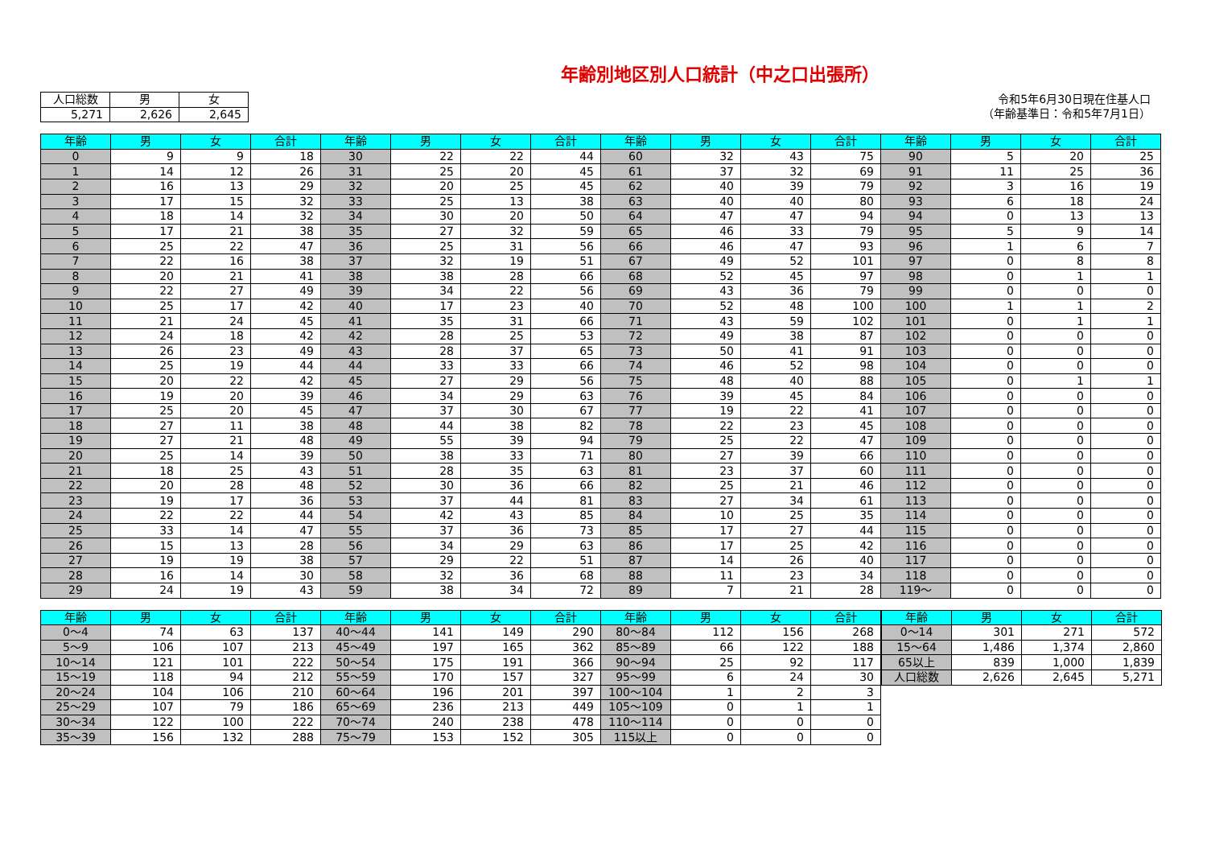年齢別地区別人口統計（中之口出張所）
| 人口総数 | 男 | 女 |
| --- | --- | --- |
| 5,271 | 2,626 | 2,645 |
令和5年6月30日現在住基人口
（年齢基準日：令和5年7月1日）
| 年齢 | 男 | 女 | 合計 | 年齢 | 男 | 女 | 合計 | 年齢 | 男 | 女 | 合計 | 年齢 | 男 | 女 | 合計 |
| --- | --- | --- | --- | --- | --- | --- | --- | --- | --- | --- | --- | --- | --- | --- | --- |
| 0 | 9 | 9 | 18 | 30 | 22 | 22 | 44 | 60 | 32 | 43 | 75 | 90 | 5 | 20 | 25 |
| 1 | 14 | 12 | 26 | 31 | 25 | 20 | 45 | 61 | 37 | 32 | 69 | 91 | 11 | 25 | 36 |
| 2 | 16 | 13 | 29 | 32 | 20 | 25 | 45 | 62 | 40 | 39 | 79 | 92 | 3 | 16 | 19 |
| 3 | 17 | 15 | 32 | 33 | 25 | 13 | 38 | 63 | 40 | 40 | 80 | 93 | 6 | 18 | 24 |
| 4 | 18 | 14 | 32 | 34 | 30 | 20 | 50 | 64 | 47 | 47 | 94 | 94 | 0 | 13 | 13 |
| 5 | 17 | 21 | 38 | 35 | 27 | 32 | 59 | 65 | 46 | 33 | 79 | 95 | 5 | 9 | 14 |
| 6 | 25 | 22 | 47 | 36 | 25 | 31 | 56 | 66 | 46 | 47 | 93 | 96 | 1 | 6 | 7 |
| 7 | 22 | 16 | 38 | 37 | 32 | 19 | 51 | 67 | 49 | 52 | 101 | 97 | 0 | 8 | 8 |
| 8 | 20 | 21 | 41 | 38 | 38 | 28 | 66 | 68 | 52 | 45 | 97 | 98 | 0 | 1 | 1 |
| 9 | 22 | 27 | 49 | 39 | 34 | 22 | 56 | 69 | 43 | 36 | 79 | 99 | 0 | 0 | 0 |
| 10 | 25 | 17 | 42 | 40 | 17 | 23 | 40 | 70 | 52 | 48 | 100 | 100 | 1 | 1 | 2 |
| 11 | 21 | 24 | 45 | 41 | 35 | 31 | 66 | 71 | 43 | 59 | 102 | 101 | 0 | 1 | 1 |
| 12 | 24 | 18 | 42 | 42 | 28 | 25 | 53 | 72 | 49 | 38 | 87 | 102 | 0 | 0 | 0 |
| 13 | 26 | 23 | 49 | 43 | 28 | 37 | 65 | 73 | 50 | 41 | 91 | 103 | 0 | 0 | 0 |
| 14 | 25 | 19 | 44 | 44 | 33 | 33 | 66 | 74 | 46 | 52 | 98 | 104 | 0 | 0 | 0 |
| 15 | 20 | 22 | 42 | 45 | 27 | 29 | 56 | 75 | 48 | 40 | 88 | 105 | 0 | 1 | 1 |
| 16 | 19 | 20 | 39 | 46 | 34 | 29 | 63 | 76 | 39 | 45 | 84 | 106 | 0 | 0 | 0 |
| 17 | 25 | 20 | 45 | 47 | 37 | 30 | 67 | 77 | 19 | 22 | 41 | 107 | 0 | 0 | 0 |
| 18 | 27 | 11 | 38 | 48 | 44 | 38 | 82 | 78 | 22 | 23 | 45 | 108 | 0 | 0 | 0 |
| 19 | 27 | 21 | 48 | 49 | 55 | 39 | 94 | 79 | 25 | 22 | 47 | 109 | 0 | 0 | 0 |
| 20 | 25 | 14 | 39 | 50 | 38 | 33 | 71 | 80 | 27 | 39 | 66 | 110 | 0 | 0 | 0 |
| 21 | 18 | 25 | 43 | 51 | 28 | 35 | 63 | 81 | 23 | 37 | 60 | 111 | 0 | 0 | 0 |
| 22 | 20 | 28 | 48 | 52 | 30 | 36 | 66 | 82 | 25 | 21 | 46 | 112 | 0 | 0 | 0 |
| 23 | 19 | 17 | 36 | 53 | 37 | 44 | 81 | 83 | 27 | 34 | 61 | 113 | 0 | 0 | 0 |
| 24 | 22 | 22 | 44 | 54 | 42 | 43 | 85 | 84 | 10 | 25 | 35 | 114 | 0 | 0 | 0 |
| 25 | 33 | 14 | 47 | 55 | 37 | 36 | 73 | 85 | 17 | 27 | 44 | 115 | 0 | 0 | 0 |
| 26 | 15 | 13 | 28 | 56 | 34 | 29 | 63 | 86 | 17 | 25 | 42 | 116 | 0 | 0 | 0 |
| 27 | 19 | 19 | 38 | 57 | 29 | 22 | 51 | 87 | 14 | 26 | 40 | 117 | 0 | 0 | 0 |
| 28 | 16 | 14 | 30 | 58 | 32 | 36 | 68 | 88 | 11 | 23 | 34 | 118 | 0 | 0 | 0 |
| 29 | 24 | 19 | 43 | 59 | 38 | 34 | 72 | 89 | 7 | 21 | 28 | 119～ | 0 | 0 | 0 |
| 年齢 | 男 | 女 | 合計 | 年齢 | 男 | 女 | 合計 | 年齢 | 男 | 女 | 合計 |
| --- | --- | --- | --- | --- | --- | --- | --- | --- | --- | --- | --- |
| 0～4 | 74 | 63 | 137 | 40～44 | 141 | 149 | 290 | 80～84 | 112 | 156 | 268 |
| 5～9 | 106 | 107 | 213 | 45～49 | 197 | 165 | 362 | 85～89 | 66 | 122 | 188 |
| 10～14 | 121 | 101 | 222 | 50～54 | 175 | 191 | 366 | 90～94 | 25 | 92 | 117 |
| 15～19 | 118 | 94 | 212 | 55～59 | 170 | 157 | 327 | 95～99 | 6 | 24 | 30 |
| 20～24 | 104 | 106 | 210 | 60～64 | 196 | 201 | 397 | 100～104 | 1 | 2 | 3 |
| 25～29 | 107 | 79 | 186 | 65～69 | 236 | 213 | 449 | 105～109 | 0 | 1 | 1 |
| 30～34 | 122 | 100 | 222 | 70～74 | 240 | 238 | 478 | 110～114 | 0 | 0 | 0 |
| 35～39 | 156 | 132 | 288 | 75～79 | 153 | 152 | 305 | 115以上 | 0 | 0 | 0 |
| 年齢 | 男 | 女 | 合計 |
| --- | --- | --- | --- |
| 0～14 | 301 | 271 | 572 |
| 15～64 | 1,486 | 1,374 | 2,860 |
| 65以上 | 839 | 1,000 | 1,839 |
| 人口総数 | 2,626 | 2,645 | 5,271 |